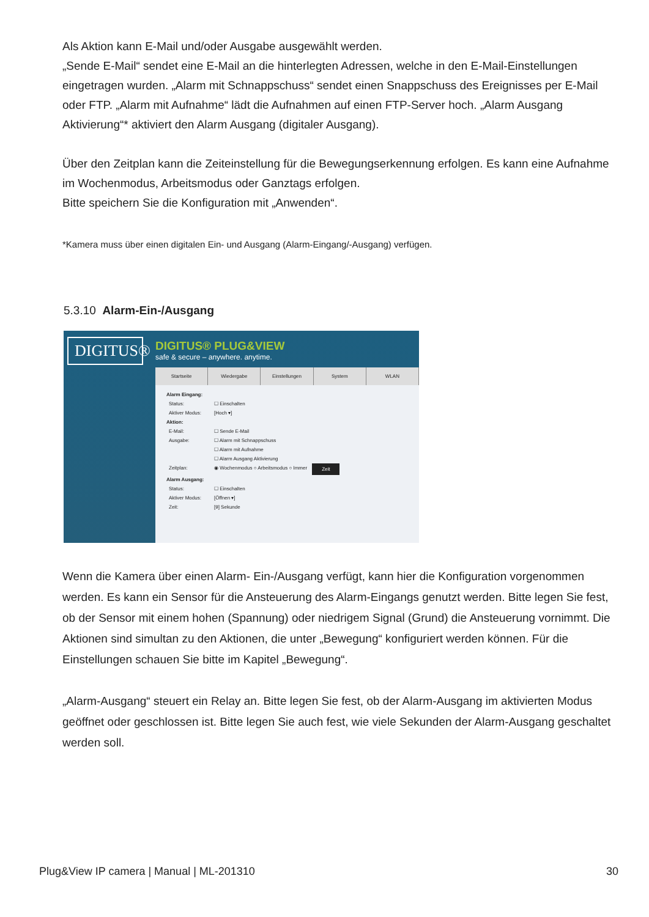Als Aktion kann E-Mail und/oder Ausgabe ausgewählt werden.
„Sende E-Mail“ sendet eine E-Mail an die hinterlegten Adressen, welche in den E-Mail-Einstellungen eingetragen wurden. „Alarm mit Schnappschuss“ sendet einen Snappschuss des Ereignisses per E-Mail oder FTP. „Alarm mit Aufnahme“ lädt die Aufnahmen auf einen FTP-Server hoch. „Alarm Ausgang Aktivierung“* aktiviert den Alarm Ausgang (digitaler Ausgang).
Über den Zeitplan kann die Zeiteinstellung für die Bewegungserkennung erfolgen. Es kann eine Aufnahme im Wochenmodus, Arbeitsmodus oder Ganztags erfolgen.
Bitte speichern Sie die Konfiguration mit „Anwenden“.
*Kamera muss über einen digitalen Ein- und Ausgang (Alarm-Eingang/-Ausgang) verfügen.
5.3.10 Alarm-Ein-/Ausgang
DIGITUS®
DIGITUS® PLUG&VIEW
safe & secure – anywhere. anytime.
Startseite Wiedergabe Einstellungen System WLAN
Alarm Eingang:
Status: ☐ Einschalten
Aktiver Modus: [Hoch ▾]
Aktion:
E-Mail: ☐ Sende E-Mail
Ausgabe: ☐ Alarm mit Schnappschuss
☐ Alarm mit Aufnahme
☐ Alarm Ausgang Aktivierung
Zeitplan: ◉ Wochenmodus ○ Arbeitsmodus ○ Immer Zeit
Alarm Ausgang:
Status: ☐ Einschalten
Aktiver Modus: [Öffnen ▾]
Zeit: [9] Sekunde
Wenn die Kamera über einen Alarm- Ein-/Ausgang verfügt, kann hier die Konfiguration vorgenommen werden. Es kann ein Sensor für die Ansteuerung des Alarm-Eingangs genutzt werden. Bitte legen Sie fest, ob der Sensor mit einem hohen (Spannung) oder niedrigem Signal (Grund) die Ansteuerung vornimmt. Die Aktionen sind simultan zu den Aktionen, die unter „Bewegung“ konfiguriert werden können. Für die Einstellungen schauen Sie bitte im Kapitel „Bewegung“.
„Alarm-Ausgang“ steuert ein Relay an. Bitte legen Sie fest, ob der Alarm-Ausgang im aktivierten Modus geöffnet oder geschlossen ist. Bitte legen Sie auch fest, wie viele Sekunden der Alarm-Ausgang geschaltet werden soll.
Plug&View IP camera | Manual | ML-201310 30